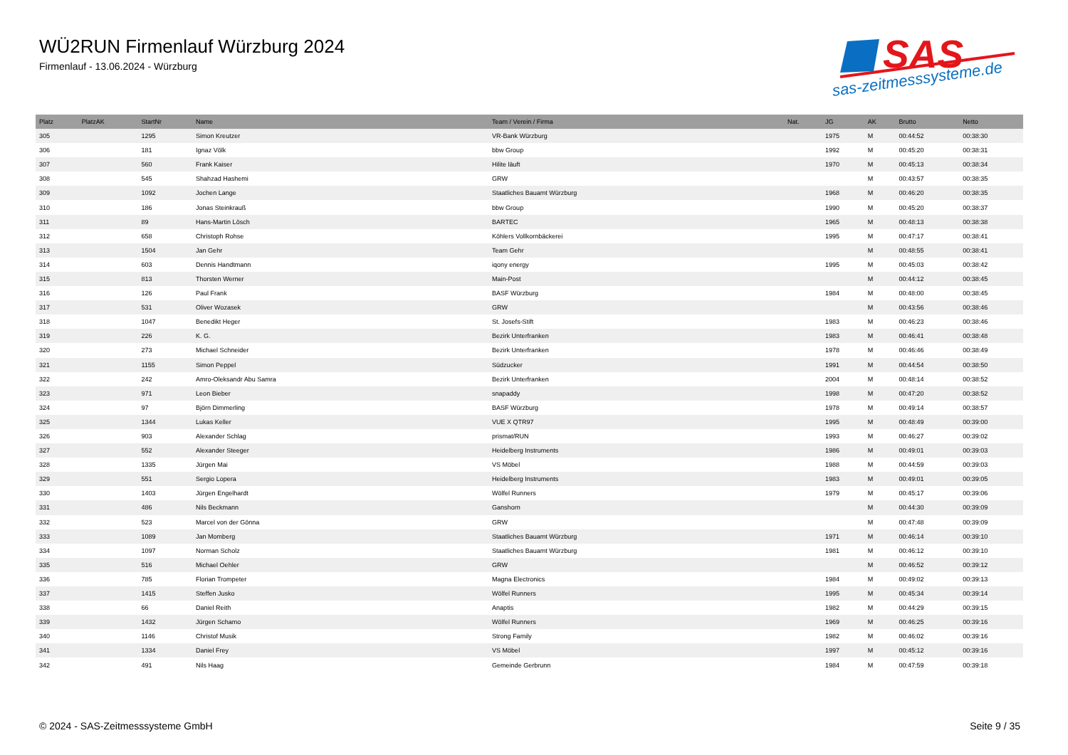WÜ2RUN Firmenlauf Würzburg 2024
Firmenlauf - 13.06.2024 - Würzburg
SAS
sas-zeitmesssysteme.de
| Platz | PlatzAK | StartNr | Name | Team / Verein / Firma | Nat. | JG | AK | Brutto | Netto |
| --- | --- | --- | --- | --- | --- | --- | --- | --- | --- |
| 305 | | 1295 | Simon Kreutzer | VR-Bank Würzburg | | 1975 | M | 00:44:52 | 00:38:30 |
| 306 | | 181 | Ignaz Völk | bbw Group | | 1992 | M | 00:45:20 | 00:38:31 |
| 307 | | 560 | Frank Kaiser | Hilite läuft | | 1970 | M | 00:45:13 | 00:38:34 |
| 308 | | 545 | Shahzad Hashemi | GRW | | | M | 00:43:57 | 00:38:35 |
| 309 | | 1092 | Jochen Lange | Staatliches Bauamt Würzburg | | 1968 | M | 00:46:20 | 00:38:35 |
| 310 | | 186 | Jonas Steinkrauß | bbw Group | | 1990 | M | 00:45:20 | 00:38:37 |
| 311 | | 89 | Hans-Martin Lösch | BARTEC | | 1965 | M | 00:48:13 | 00:38:38 |
| 312 | | 658 | Christoph Rohse | Köhlers Vollkornbäckerei | | 1995 | M | 00:47:17 | 00:38:41 |
| 313 | | 1504 | Jan Gehr | Team Gehr | | | M | 00:48:55 | 00:38:41 |
| 314 | | 603 | Dennis Handtmann | iqony energy | | 1995 | M | 00:45:03 | 00:38:42 |
| 315 | | 813 | Thorsten Werner | Main-Post | | | M | 00:44:12 | 00:38:45 |
| 316 | | 126 | Paul Frank | BASF Würzburg | | 1984 | M | 00:48:00 | 00:38:45 |
| 317 | | 531 | Oliver Wozasek | GRW | | | M | 00:43:56 | 00:38:46 |
| 318 | | 1047 | Benedikt Heger | St. Josefs-Stift | | 1983 | M | 00:46:23 | 00:38:46 |
| 319 | | 226 | K. G. | Bezirk Unterfranken | | 1983 | M | 00:46:41 | 00:38:48 |
| 320 | | 273 | Michael Schneider | Bezirk Unterfranken | | 1978 | M | 00:46:46 | 00:38:49 |
| 321 | | 1155 | Simon Peppel | Südzucker | | 1991 | M | 00:44:54 | 00:38:50 |
| 322 | | 242 | Amro-Oleksandr Abu Samra | Bezirk Unterfranken | | 2004 | M | 00:48:14 | 00:38:52 |
| 323 | | 971 | Leon Bieber | snapaddy | | 1998 | M | 00:47:20 | 00:38:52 |
| 324 | | 97 | Björn Dimmerling | BASF Würzburg | | 1978 | M | 00:49:14 | 00:38:57 |
| 325 | | 1344 | Lukas Keller | VUE X QTR97 | | 1995 | M | 00:48:49 | 00:39:00 |
| 326 | | 903 | Alexander Schlag | prismat/RUN | | 1993 | M | 00:46:27 | 00:39:02 |
| 327 | | 552 | Alexander Steeger | Heidelberg Instruments | | 1986 | M | 00:49:01 | 00:39:03 |
| 328 | | 1335 | Jürgen Mai | VS Möbel | | 1988 | M | 00:44:59 | 00:39:03 |
| 329 | | 551 | Sergio Lopera | Heidelberg Instruments | | 1983 | M | 00:49:01 | 00:39:05 |
| 330 | | 1403 | Jürgen Engelhardt | Wölfel Runners | | 1979 | M | 00:45:17 | 00:39:06 |
| 331 | | 486 | Nils Beckmann | Ganshorn | | | M | 00:44:30 | 00:39:09 |
| 332 | | 523 | Marcel von der Gönna | GRW | | | M | 00:47:48 | 00:39:09 |
| 333 | | 1089 | Jan Momberg | Staatliches Bauamt Würzburg | | 1971 | M | 00:46:14 | 00:39:10 |
| 334 | | 1097 | Norman Scholz | Staatliches Bauamt Würzburg | | 1981 | M | 00:46:12 | 00:39:10 |
| 335 | | 516 | Michael Oehler | GRW | | | M | 00:46:52 | 00:39:12 |
| 336 | | 785 | Florian Trompeter | Magna Electronics | | 1984 | M | 00:49:02 | 00:39:13 |
| 337 | | 1415 | Steffen Jusko | Wölfel Runners | | 1995 | M | 00:45:34 | 00:39:14 |
| 338 | | 66 | Daniel Reith | Anaptis | | 1982 | M | 00:44:29 | 00:39:15 |
| 339 | | 1432 | Jürgen Schamo | Wölfel Runners | | 1969 | M | 00:46:25 | 00:39:16 |
| 340 | | 1146 | Christof Musik | Strong Family | | 1982 | M | 00:46:02 | 00:39:16 |
| 341 | | 1334 | Daniel Frey | VS Möbel | | 1997 | M | 00:45:12 | 00:39:16 |
| 342 | | 491 | Nils Haag | Gemeinde Gerbrunn | | 1984 | M | 00:47:59 | 00:39:18 |
© 2024 - SAS-Zeitmesssysteme GmbH Seite 9 / 35